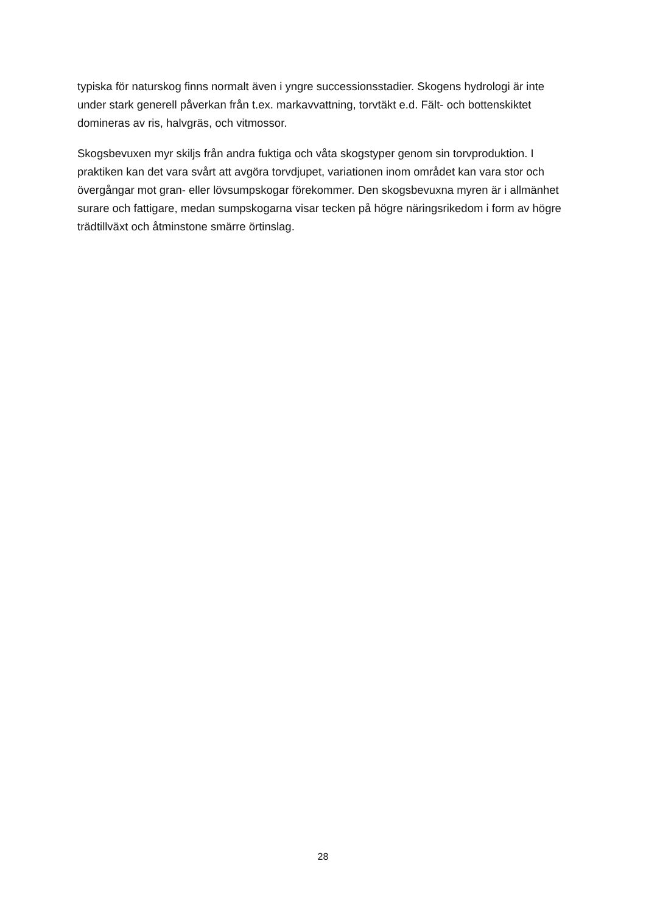typiska för naturskog finns normalt även i yngre successionsstadier. Skogens hydrologi är inte under stark generell påverkan från t.ex. markavvattning, torvtäkt e.d. Fält- och bottenskiktet domineras av ris, halvgräs, och vitmossor.
Skogsbevuxen myr skiljs från andra fuktiga och våta skogstyper genom sin torvproduktion. I praktiken kan det vara svårt att avgöra torvdjupet, variationen inom området kan vara stor och övergångar mot gran- eller lövsumpskogar förekommer. Den skogsbevuxna myren är i allmänhet surare och fattigare, medan sumpskogarna visar tecken på högre näringsrikedom i form av högre trädtillväxt och åtminstone smärre örtinslag.
28